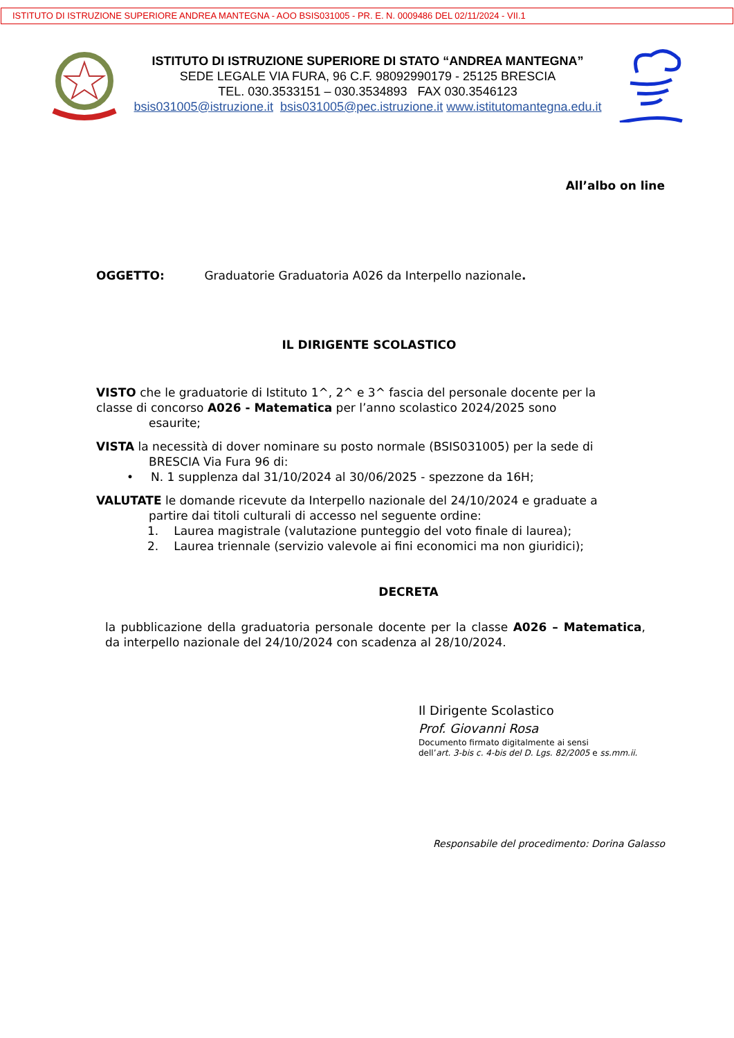ISTITUTO DI ISTRUZIONE SUPERIORE ANDREA MANTEGNA - AOO BSIS031005 - PR. E. N. 0009486 DEL 02/11/2024 - VII.1
ISTITUTO DI ISTRUZIONE SUPERIORE DI STATO “ANDREA MANTEGNA”
SEDE LEGALE VIA FURA, 96 C.F. 98092990179 - 25125 BRESCIA
TEL. 030.3533151 – 030.3534893 FAX 030.3546123
bsis031005@istruzione.it bsis031005@pec.istruzione.it www.istitutomantegna.edu.it
All’albo on line
OGGETTO: Graduatorie Graduatoria A026 da Interpello nazionale.
IL DIRIGENTE SCOLASTICO
VISTO che le graduatorie di Istituto 1^, 2^ e 3^ fascia del personale docente per la classe di concorso A026 - Matematica per l’anno scolastico 2024/2025 sono
esaurite;
VISTA la necessità di dover nominare su posto normale (BSIS031005) per la sede di
BRESCIA Via Fura 96 di:
• N. 1 supplenza dal 31/10/2024 al 30/06/2025 - spezzone da 16H;
VALUTATE le domande ricevute da Interpello nazionale del 24/10/2024 e graduate a
partire dai titoli culturali di accesso nel seguente ordine:
1. Laurea magistrale (valutazione punteggio del voto finale di laurea);
2. Laurea triennale (servizio valevole ai fini economici ma non giuridici);
DECRETA
la pubblicazione della graduatoria personale docente per la classe A026 – Matematica, da interpello nazionale del 24/10/2024 con scadenza al 28/10/2024.
Il Dirigente Scolastico
Prof. Giovanni Rosa
Documento firmato digitalmente ai sensi
dell’art. 3-bis c. 4-bis del D. Lgs. 82/2005 e ss.mm.ii.
Responsabile del procedimento: Dorina Galasso